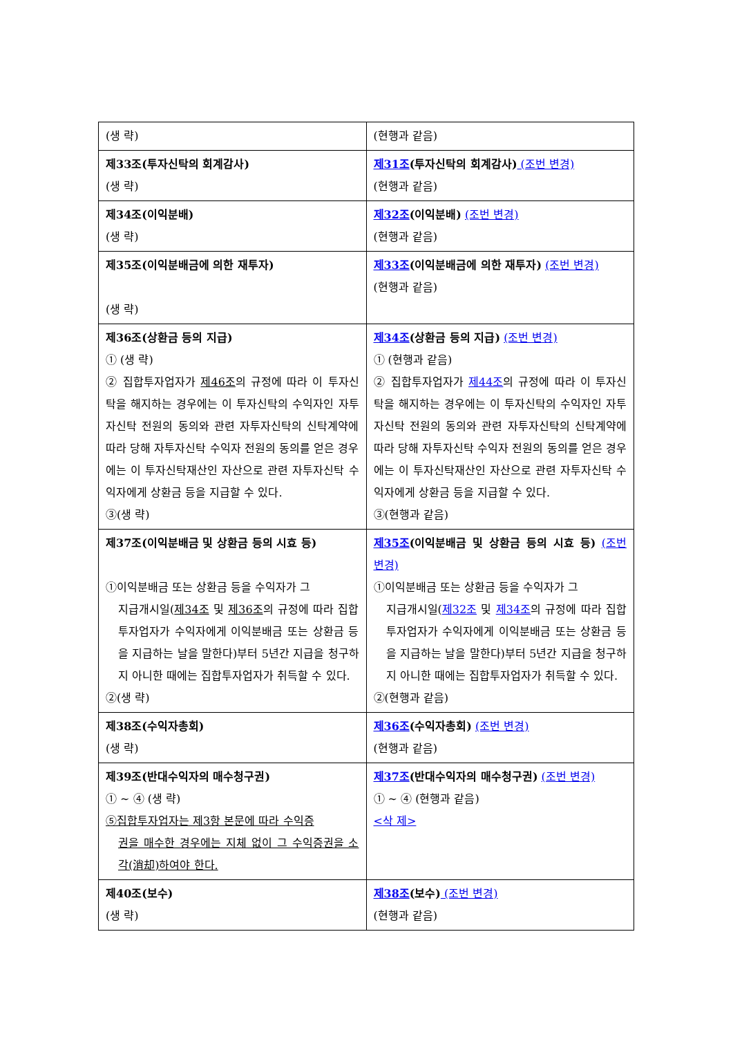| (생 략) | (현행과 같음) |
| 제33조(투자신탁의 회계감사) (생 략) | 제31조 (투자신탁의 회계감사) (조번 변경) (현행과 같음) |
| 제34조(이익분배) (생 략) | 제32조 (이익분배) (조번 변경) (현행과 같음) |
| 제35조(이익분배금에 의한 재투자) (생 략) | 제33조 (이익분배금에 의한 재투자) (조번 변경) (현행과 같음) |
| 제36조(상환금 등의 지급) ① (생 략) ② 집합투자업자가 제46조 의 규정에 따라 이 투자신탁을 해지하는 경우에는 이 투자신탁의 수익자인 자투자신탁 전원의 동의와 관련 자투자신탁의 신탁계약에 따라 당해 자투자신탁 수익자 전원의 동의를 얻은 경우에는 이 투자신탁재산인 자산으로 관련 자투자신탁 수익자에게 상환금 등을 지급할 수 있다. ③(생 략) | 제34조 (상환금 등의 지급) (조번 변경) ① (현행과 같음) ② 집합투자업자가 제44조 의 규정에 따라 이 투자신탁을 해지하는 경우에는 이 투자신탁의 수익자인 자투자신탁 전원의 동의와 관련 자투자신탁의 신탁계약에 따라 당해 자투자신탁 수익자 전원의 동의를 얻은 경우에는 이 투자신탁재산인 자산으로 관련 자투자신탁 수익자에게 상환금 등을 지급할 수 있다. ③(현행과 같음) |
| 제37조(이익분배금 및 상환금 등의 시효 등) ①이익분배금 또는 상환금 등을 수익자가 그 지급개시일( 제34조 및 제36조 의 규정에 따라 집합투자업자가 수익자에게 이익분배금 또는 상환금 등을 지급하는 날을 말한다)부터 5년간 지급을 청구하지 아니한 때에는 집합투자업자가 취득할 수 있다. ②(생 략) | 제35조 (이익분배금 및 상환금 등의 시효 등) (조번 변경) ①이익분배금 또는 상환금 등을 수익자가 그 지급개시일( 제32조 및 제34조 의 규정에 따라 집합투자업자가 수익자에게 이익분배금 또는 상환금 등을 지급하는 날을 말한다)부터 5년간 지급을 청구하지 아니한 때에는 집합투자업자가 취득할 수 있다. ②(현행과 같음) |
| 제38조(수익자총회) (생 략) | 제36조 (수익자총회) (조번 변경) (현행과 같음) |
| 제39조(반대수익자의 매수청구권) ① ~ ④ (생 략) ⑤집합투자업자는 제3항 본문에 따라 수익증 권을 매수한 경우에는 지체 없이 그 수익증권을 소각(消却)하여야 한다. | 제37조 (반대수익자의 매수청구권) (조번 변경) ① ~ ④ (현행과 같음) <삭 제> |
| 제40조(보수) (생 략) | 제38조 (보수) (조번 변경) (현행과 같음) |